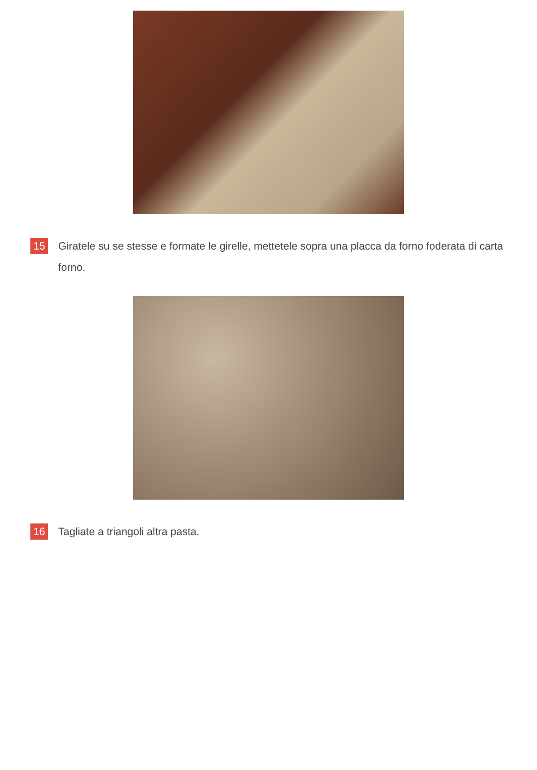15
Giratele su se stesse e formate le girelle, mettetele sopra una placca da forno foderata di carta forno.
16
Tagliate a triangoli altra pasta.